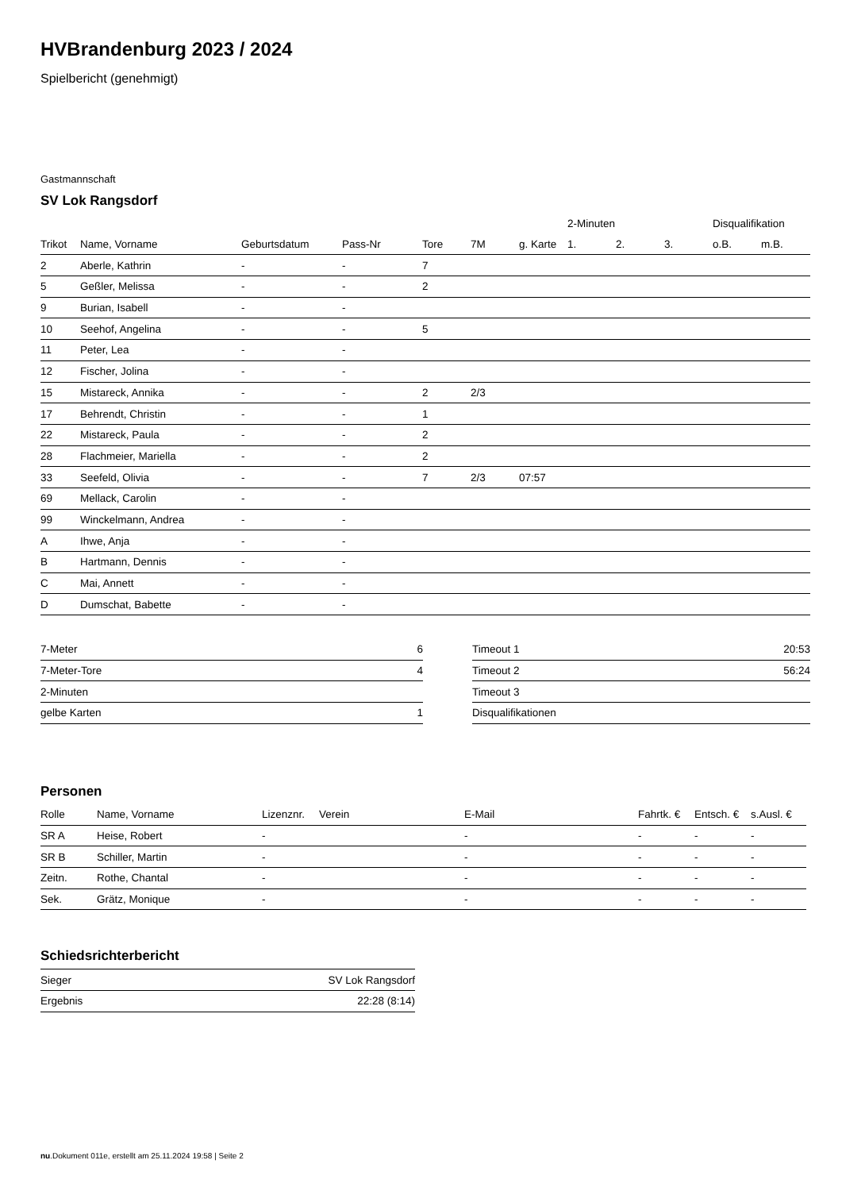HVBrandenburg 2023 / 2024
Spielbericht (genehmigt)
Gastmannschaft
SV Lok Rangsdorf
| | | | | | | | 2-Minuten | | | Disqualifikation | |
| --- | --- | --- | --- | --- | --- | --- | --- | --- | --- | --- | --- |
| Trikot | Name, Vorname | Geburtsdatum | Pass-Nr | Tore | 7M | g. Karte | 1. | 2. | 3. | o.B. | m.B. |
| 2 | Aberle, Kathrin | - | - | 7 | | | | | | | |
| 5 | Geßler, Melissa | - | - | 2 | | | | | | | |
| 9 | Burian, Isabell | - | - | | | | | | | | |
| 10 | Seehof, Angelina | - | - | 5 | | | | | | | |
| 11 | Peter, Lea | - | - | | | | | | | | |
| 12 | Fischer, Jolina | - | - | | | | | | | | |
| 15 | Mistareck, Annika | - | - | 2 | 2/3 | | | | | | |
| 17 | Behrendt, Christin | - | - | 1 | | | | | | | |
| 22 | Mistareck, Paula | - | - | 2 | | | | | | | |
| 28 | Flachmeier, Mariella | - | - | 2 | | | | | | | |
| 33 | Seefeld, Olivia | - | - | 7 | 2/3 | 07:57 | | | | | |
| 69 | Mellack, Carolin | - | - | | | | | | | | |
| 99 | Winckelmann, Andrea | - | - | | | | | | | | |
| A | Ihwe, Anja | - | - | | | | | | | | |
| B | Hartmann, Dennis | - | - | | | | | | | | |
| C | Mai, Annett | - | - | | | | | | | | |
| D | Dumschat, Babette | - | - | | | | | | | | |
| 7-Meter | 6 |
| 7-Meter-Tore | 4 |
| 2-Minuten | |
| gelbe Karten | 1 |
| Timeout 1 | 20:53 |
| Timeout 2 | 56:24 |
| Timeout 3 | |
| Disqualifikationen | |
Personen
| Rolle | Name, Vorname | Lizenznr. | Verein | E-Mail | Fahrtk. € | Entsch. € | s.Ausl. € |
| --- | --- | --- | --- | --- | --- | --- | --- |
| SR A | Heise, Robert | - | | - | - | - | - |
| SR B | Schiller, Martin | - | | - | - | - | - |
| Zeitn. | Rothe, Chantal | - | | - | - | - | - |
| Sek. | Grätz, Monique | - | | - | - | - | - |
Schiedsrichterbericht
| Sieger | SV Lok Rangsdorf |
| Ergebnis | 22:28 (8:14) |
nu.Dokument 011e, erstellt am 25.11.2024 19:58 | Seite 2